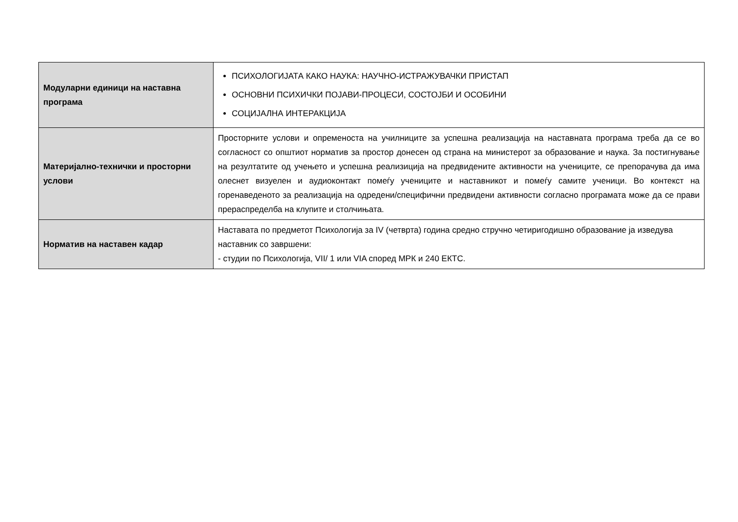| Модуларни единици на наставна програма | ПСИХОЛОГИЈАТА КАКО НАУКА: НАУЧНО-ИСТРАЖУВАЧКИ ПРИСТАП ОСНОВНИ ПСИХИЧКИ ПОЈАВИ-ПРОЦЕСИ, СОСТОЈБИ И ОСОБИНИ СОЦИЈАЛНА ИНТЕРАКЦИЈА |
| Материјално-технички и просторни услови | Просторните услови и опременоста на училниците за успешна реализација на наставната програма треба да се во согласност со општиот норматив за простор донесен од страна на министерот за образование и наука. За постигнување на резултатите од учењето и успешна реализиција на предвидените активности на учениците, се препорачува да има олеснет визуелен и аудиоконтакт помеѓу учениците и наставникот и помеѓу самите ученици. Во контекст на горенаведеното за реализација на одредени/специфични предвидени активности согласно програмата може да се прави прераспределба на клупите и столчињата. |
| Норматив на наставен кадар | Наставата по предметот Психологија за IV (четврта) година средно стручно четиригодишно образование ја изведува наставник со завршени: - студии по Психологија, VII/ 1 или VIA според МРК и 240 ЕКТС. |